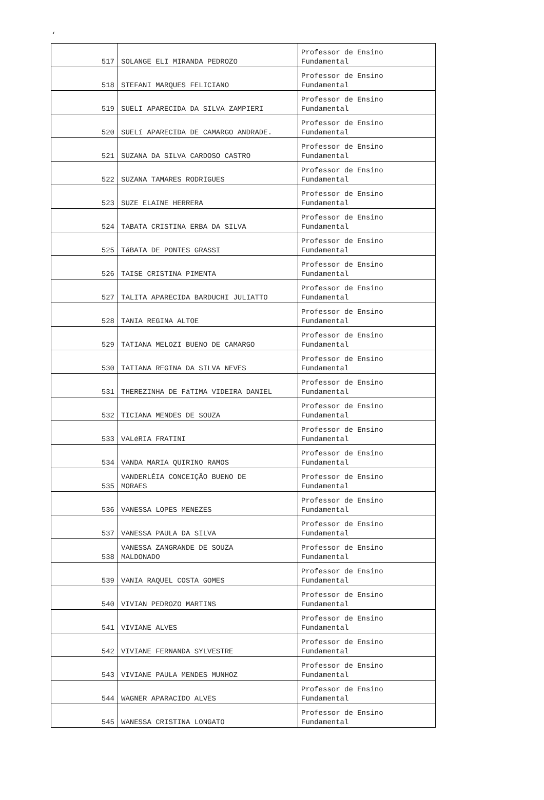‘
| 517 | SOLANGE ELI MIRANDA PEDROZO | Professor de Ensino Fundamental |
| 518 | STEFANI MARQUES FELICIANO | Professor de Ensino Fundamental |
| 519 | SUELI APARECIDA DA SILVA ZAMPIERI | Professor de Ensino Fundamental |
| 520 | SUELí APARECIDA DE CAMARGO ANDRADE. | Professor de Ensino Fundamental |
| 521 | SUZANA DA SILVA CARDOSO CASTRO | Professor de Ensino Fundamental |
| 522 | SUZANA TAMARES RODRIGUES | Professor de Ensino Fundamental |
| 523 | SUZE ELAINE HERRERA | Professor de Ensino Fundamental |
| 524 | TABATA CRISTINA ERBA DA SILVA | Professor de Ensino Fundamental |
| 525 | TáBATA DE PONTES GRASSI | Professor de Ensino Fundamental |
| 526 | TAISE CRISTINA PIMENTA | Professor de Ensino Fundamental |
| 527 | TALITA APARECIDA BARDUCHI JULIATTO | Professor de Ensino Fundamental |
| 528 | TANIA REGINA ALTOE | Professor de Ensino Fundamental |
| 529 | TATIANA MELOZI BUENO DE CAMARGO | Professor de Ensino Fundamental |
| 530 | TATIANA REGINA DA SILVA NEVES | Professor de Ensino Fundamental |
| 531 | THEREZINHA DE FáTIMA VIDEIRA DANIEL | Professor de Ensino Fundamental |
| 532 | TICIANA MENDES DE SOUZA | Professor de Ensino Fundamental |
| 533 | VALéRIA FRATINI | Professor de Ensino Fundamental |
| 534 | VANDA MARIA QUIRINO RAMOS | Professor de Ensino Fundamental |
| 535 | VANDERLÉIA CONCEIÇÃO BUENO DE MORAES | Professor de Ensino Fundamental |
| 536 | VANESSA LOPES MENEZES | Professor de Ensino Fundamental |
| 537 | VANESSA PAULA DA SILVA | Professor de Ensino Fundamental |
| 538 | VANESSA ZANGRANDE DE SOUZA MALDONADO | Professor de Ensino Fundamental |
| 539 | VANIA RAQUEL COSTA GOMES | Professor de Ensino Fundamental |
| 540 | VIVIAN PEDROZO MARTINS | Professor de Ensino Fundamental |
| 541 | VIVIANE ALVES | Professor de Ensino Fundamental |
| 542 | VIVIANE FERNANDA SYLVESTRE | Professor de Ensino Fundamental |
| 543 | VIVIANE PAULA MENDES MUNHOZ | Professor de Ensino Fundamental |
| 544 | WAGNER APARACIDO ALVES | Professor de Ensino Fundamental |
| 545 | WANESSA CRISTINA LONGATO | Professor de Ensino Fundamental |